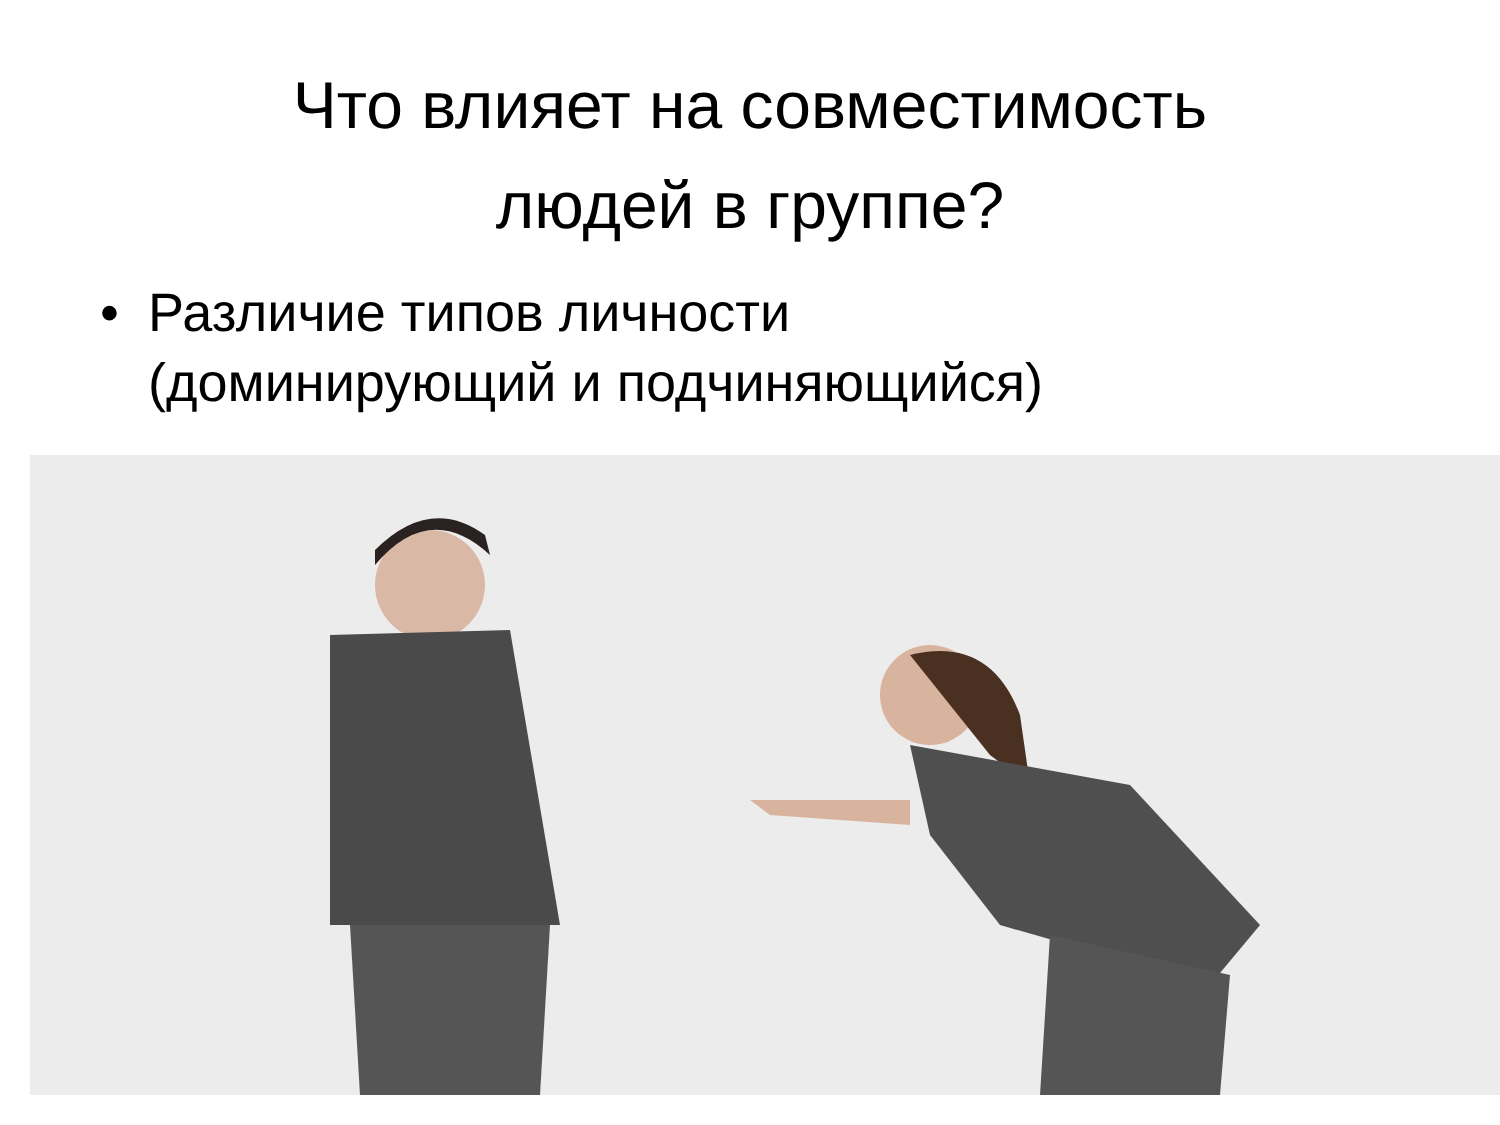Что влияет на совместимость
людей в группе?
• Различие типов личности
(доминирующий и подчиняющийся)